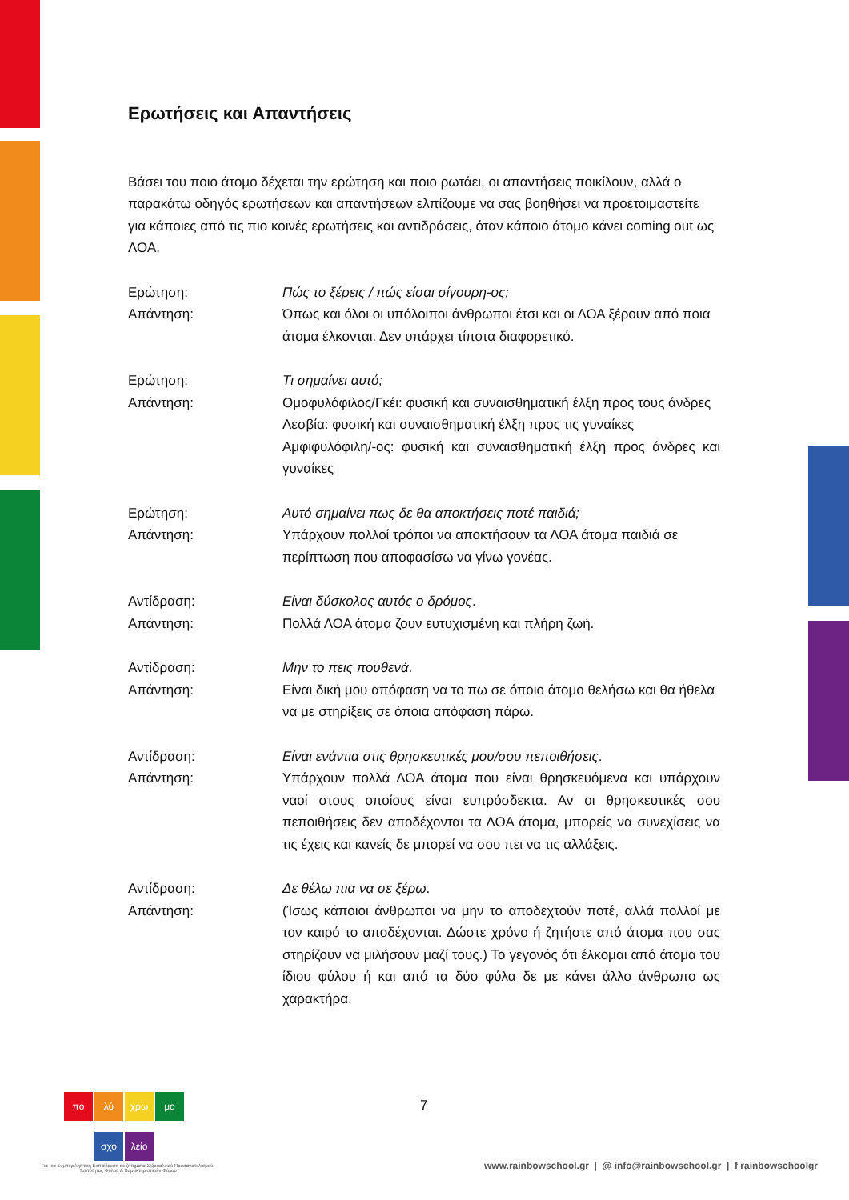Ερωτήσεις και Απαντήσεις
Βάσει του ποιο άτομο δέχεται την ερώτηση και ποιο ρωτάει, οι απαντήσεις ποικίλουν, αλλά ο παρακάτω οδηγός ερωτήσεων και απαντήσεων ελπίζουμε να σας βοηθήσει να προετοιμαστείτε για κάποιες από τις πιο κοινές ερωτήσεις και αντιδράσεις, όταν κάποιο άτομο κάνει coming out ως ΛΟΑ.
Ερώτηση:
Πώς το ξέρεις / πώς είσαι σίγουρη-ος;
Απάντηση:
Όπως και όλοι οι υπόλοιποι άνθρωποι έτσι και οι ΛΟΑ ξέρουν από ποια άτομα έλκονται. Δεν υπάρχει τίποτα διαφορετικό.
Ερώτηση:
Τι σημαίνει αυτό;
Απάντηση:
Ομοφυλόφιλος/Γκέι: φυσική και συναισθηματική έλξη προς τους άνδρες
Λεσβία: φυσική και συναισθηματική έλξη προς τις γυναίκες
Αμφιφυλόφιλη/-ος: φυσική και συναισθηματική έλξη προς άνδρες και γυναίκες
Ερώτηση:
Αυτό σημαίνει πως δε θα αποκτήσεις ποτέ παιδιά;
Απάντηση:
Υπάρχουν πολλοί τρόποι να αποκτήσουν τα ΛΟΑ άτομα παιδιά σε περίπτωση που αποφασίσω να γίνω γονέας.
Αντίδραση:
Είναι δύσκολος αυτός ο δρόμος.
Απάντηση:
Πολλά ΛΟΑ άτομα ζουν ευτυχισμένη και πλήρη ζωή.
Αντίδραση:
Μην το πεις πουθενά.
Απάντηση:
Είναι δική μου απόφαση να το πω σε όποιο άτομο θελήσω και θα ήθελα να με στηρίξεις σε όποια απόφαση πάρω.
Αντίδραση:
Είναι ενάντια στις θρησκευτικές μου/σου πεποιθήσεις.
Απάντηση:
Υπάρχουν πολλά ΛΟΑ άτομα που είναι θρησκευόμενα και υπάρχουν ναοί στους οποίους είναι ευπρόσδεκτα. Αν οι θρησκευτικές σου πεποιθήσεις δεν αποδέχονται τα ΛΟΑ άτομα, μπορείς να συνεχίσεις να τις έχεις και κανείς δε μπορεί να σου πει να τις αλλάξεις.
Αντίδραση:
Δε θέλω πια να σε ξέρω.
Απάντηση:
(Ίσως κάποιοι άνθρωποι να μην το αποδεχτούν ποτέ, αλλά πολλοί με τον καιρό το αποδέχονται. Δώστε χρόνο ή ζητήστε από άτομα που σας στηρίζουν να μιλήσουν μαζί τους.) Το γεγονός ότι έλκομαι από άτομα του ίδιου φύλου ή και από τα δύο φύλα δε με κάνει άλλο άνθρωπο ως χαρακτήρα.
πο λύ χρω μο
σχο λείο
7
Για μια Συμπεριληπτική Εκπαίδευση σε ζητήματα Σεξουαλικού Προσανατολισμού, Ταυτότητας Φύλου & Χαρακτηριστικών Φύλου
www.rainbowschool.gr | @ info@rainbowschool.gr | f rainbowschoolgr